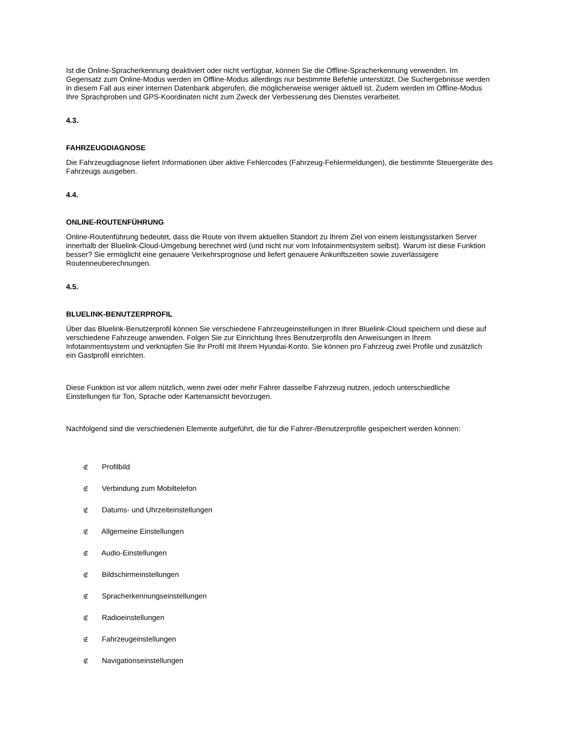Ist die Online-Spracherkennung deaktiviert oder nicht verfügbar, können Sie die Offline-Spracherkennung verwenden. Im Gegensatz zum Online-Modus werden im Offline-Modus allerdings nur bestimmte Befehle unterstützt. Die Suchergebnisse werden in diesem Fall aus einer internen Datenbank abgerufen, die möglicherweise weniger aktuell ist. Zudem werden im Offline-Modus Ihre Sprachproben und GPS-Koordinaten nicht zum Zweck der Verbesserung des Dienstes verarbeitet.
4.3.
FAHRZEUGDIAGNOSE
Die Fahrzeugdiagnose liefert Informationen über aktive Fehlercodes (Fahrzeug-Fehlermeldungen), die bestimmte Steuergeräte des Fahrzeugs ausgeben.
4.4.
ONLINE-ROUTENFÜHRUNG
Online-Routenführung bedeutet, dass die Route von Ihrem aktuellen Standort zu Ihrem Ziel von einem leistungsstarken Server innerhalb der Bluelink-Cloud-Umgebung berechnet wird (und nicht nur vom Infotainmentsystem selbst). Warum ist diese Funktion besser? Sie ermöglicht eine genauere Verkehrsprognose und liefert genauere Ankunftszeiten sowie zuverlässigere Routenneuberechnungen.
4.5.
BLUELINK-BENUTZERPROFIL
Über das Bluelink-Benutzerprofil können Sie verschiedene Fahrzeugeinstellungen in Ihrer Bluelink-Cloud speichern und diese auf verschiedene Fahrzeuge anwenden. Folgen Sie zur Einrichtung Ihres Benutzerprofils den Anweisungen in Ihrem Infotainmentsystem und verknüpfen Sie Ihr Profil mit Ihrem Hyundai-Konto. Sie können pro Fahrzeug zwei Profile und zusätzlich ein Gastprofil einrichten.
Diese Funktion ist vor allem nützlich, wenn zwei oder mehr Fahrer dasselbe Fahrzeug nutzen, jedoch unterschiedliche Einstellungen für Ton, Sprache oder Kartenansicht bevorzugen.
Nachfolgend sind die verschiedenen Elemente aufgeführt, die für die Fahrer-/Benutzerprofile gespeichert werden können:
∉ Profilbild
∉ Verbindung zum Mobiltelefon
∉ Datums- und Uhrzeiteinstellungen
∉ Allgemeine Einstellungen
∉ Audio-Einstellungen
∉ Bildschirmeinstellungen
∉ Spracherkennungseinstellungen
∉ Radioeinstellungen
∉ Fahrzeugeinstellungen
∉ Navigationseinstellungen